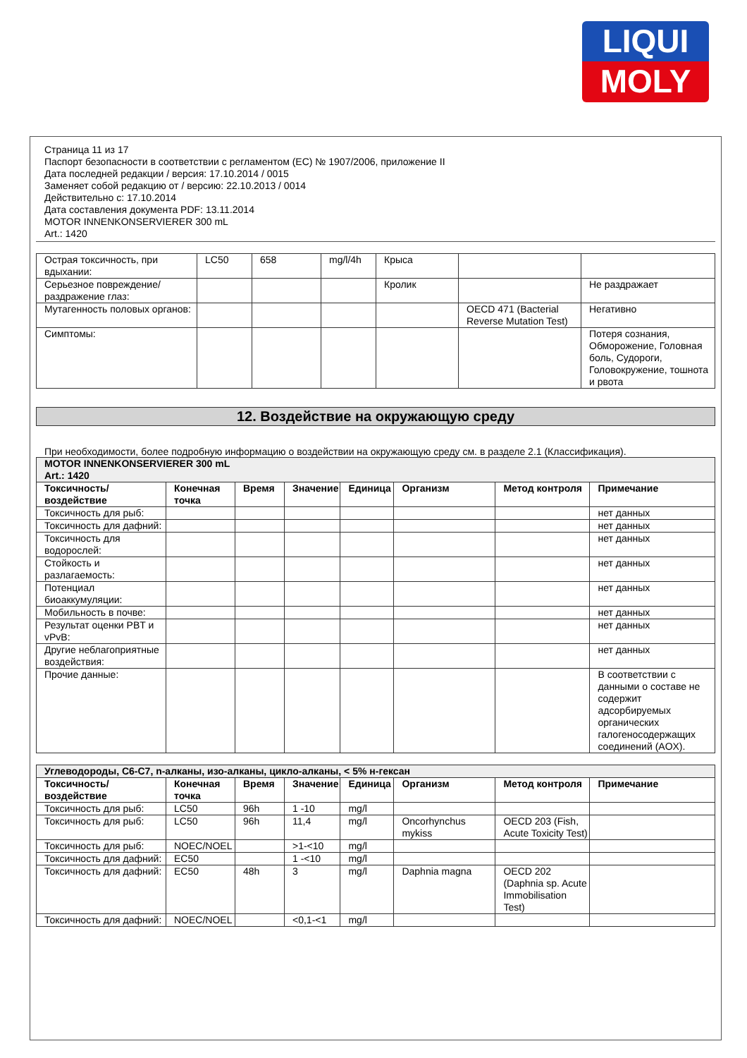LIQUI
MOLY
Страница 11 из 17
Паспорт безопасности в соответствии с регламентом (ЕС) № 1907/2006, приложение II
Дата последней редакции / версия: 17.10.2014 / 0015
Заменяет собой редакцию от / версию: 22.10.2013 / 0014
Действительно с: 17.10.2014
Дата составления документа PDF: 13.11.2014
MOTOR INNENKONSERVIERER 300 mL
Art.: 1420
| Острая токсичность, при вдыхании: | LC50 | 658 | mg/l/4h | Крыса | | |
| Серьезное повреждение/раздражение глаз: | | | | Кролик | | Не раздражает |
| Мутагенность половых органов: | | | | | OECD 471 (Bacterial Reverse Mutation Test) | Негативно |
| Симптомы: | | | | | | Потеря сознания, Обморожение, Головная боль, Судороги, Головокружение, тошнота и рвота |
12. Воздействие на окружающую среду
При необходимости, более подробную информацию о воздействии на окружающую среду см. в разделе 2.1 (Классификация).
| MOTOR INNENKONSERVIERER 300 mL Art.: 1420 | | | | | | | |
| Токсичность/воздействие | Конечная точка | Время | Значение | Единица | Организм | Метод контроля | Примечание |
| Токсичность для рыб: | | | | | | | нет данных |
| Токсичность для дафний: | | | | | | | нет данных |
| Токсичность для водорослей: | | | | | | | нет данных |
| Стойкость и разлагаемость: | | | | | | | нет данных |
| Потенциал биоаккумуляции: | | | | | | | нет данных |
| Мобильность в почве: | | | | | | | нет данных |
| Результат оценки PBT и vPvB: | | | | | | | нет данных |
| Другие неблагоприятные воздействия: | | | | | | | нет данных |
| Прочие данные: | | | | | | | В соответствии с данными о составе не содержит адсорбируемых органических галогеносодержащих соединений (AOX). |
| Углеводороды, C6-C7, n-алканы, изо-алканы, цикло-алканы, < 5% н-гексан | | | | | | | |
| Токсичность/воздействие | Конечная точка | Время | Значение | Единица | Организм | Метод контроля | Примечание |
| Токсичность для рыб: | LC50 | 96h | 1 -10 | mg/l | | | |
| Токсичность для рыб: | LC50 | 96h | 11,4 | mg/l | Oncorhynchus mykiss | OECD 203 (Fish, Acute Toxicity Test) | |
| Токсичность для рыб: | NOEC/NOEL | | >1-<10 | mg/l | | | |
| Токсичность для дафний: | EC50 | | 1 -<10 | mg/l | | | |
| Токсичность для дафний: | EC50 | 48h | 3 | mg/l | Daphnia magna | OECD 202 (Daphnia sp. Acute Immobilisation Test) | |
| Токсичность для дафний: | NOEC/NOEL | | <0,1-<1 | mg/l | | | |